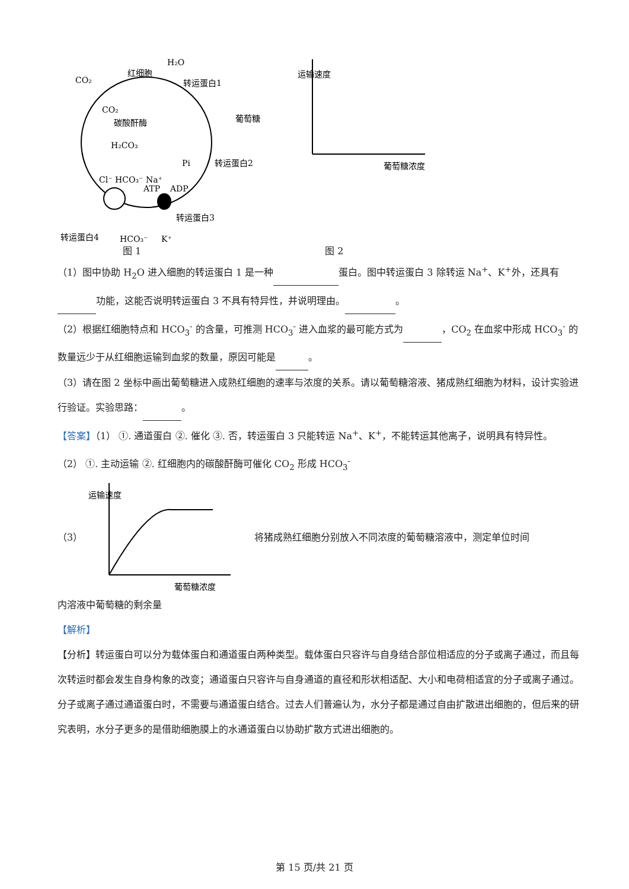H₂O
红细胞
CO₂
转运蛋白1
CO₂
碳酸酐酶
H₂CO₃
葡萄糖
转运蛋白2
Cl⁻ HCO₃⁻ Na⁺
Pi
ATP
ADP
转运蛋白3
转运蛋白4
HCO₃⁻
K⁺
运输速度
葡萄糖浓度
图 1 图 2
（1）图中协助 H<sub>2</sub>O 进入细胞的转运蛋白 1 是一种 蛋白。图中转运蛋白 3 除转运 Na<sup>+</sup>、K<sup>+</sup>外，还具有 功能，这能否说明转运蛋白 3 不具有特异性，并说明理由。 。
（2）根据红细胞特点和 HCO<sub>3</sub><sup>-</sup> 的含量，可推测 HCO<sub>3</sub><sup>-</sup> 进入血浆的最可能方式为 ，CO<sub>2</sub> 在血浆中形成 HCO<sub>3</sub><sup>-</sup> 的数量远少于从红细胞运输到血浆的数量，原因可能是 。
（3）请在图 2 坐标中画出葡萄糖进入成熟红细胞的速率与浓度的关系。请以葡萄糖溶液、猪成熟红细胞为材料，设计实验进行验证。实验思路： 。
【答案】（1） ①. 通道蛋白 ②. 催化 ③. 否，转运蛋白 3 只能转运 Na<sup>+</sup>、K<sup>+</sup>，不能转运其他离子，说明具有特异性。
（2） ①. 主动运输 ②. 红细胞内的碳酸酐酶可催化 CO<sub>2</sub> 形成 HCO<sub>3</sub><sup>-</sup>
（3）
运输速度
葡萄糖浓度
将猪成熟红细胞分别放入不同浓度的葡萄糖溶液中，测定单位时间
内溶液中葡萄糖的剩余量
【解析】
【分析】转运蛋白可以分为载体蛋白和通道蛋白两种类型。载体蛋白只容许与自身结合部位相适应的分子或离子通过，而且每次转运时都会发生自身构象的改变；通道蛋白只容许与自身通道的直径和形状相适配、大小和电荷相适宜的分子或离子通过。分子或离子通过通道蛋白时，不需要与通道蛋白结合。过去人们普遍认为，水分子都是通过自由扩散进出细胞的，但后来的研究表明，水分子更多的是借助细胞膜上的水通道蛋白以协助扩散方式进出细胞的。
第 15 页/共 21 页